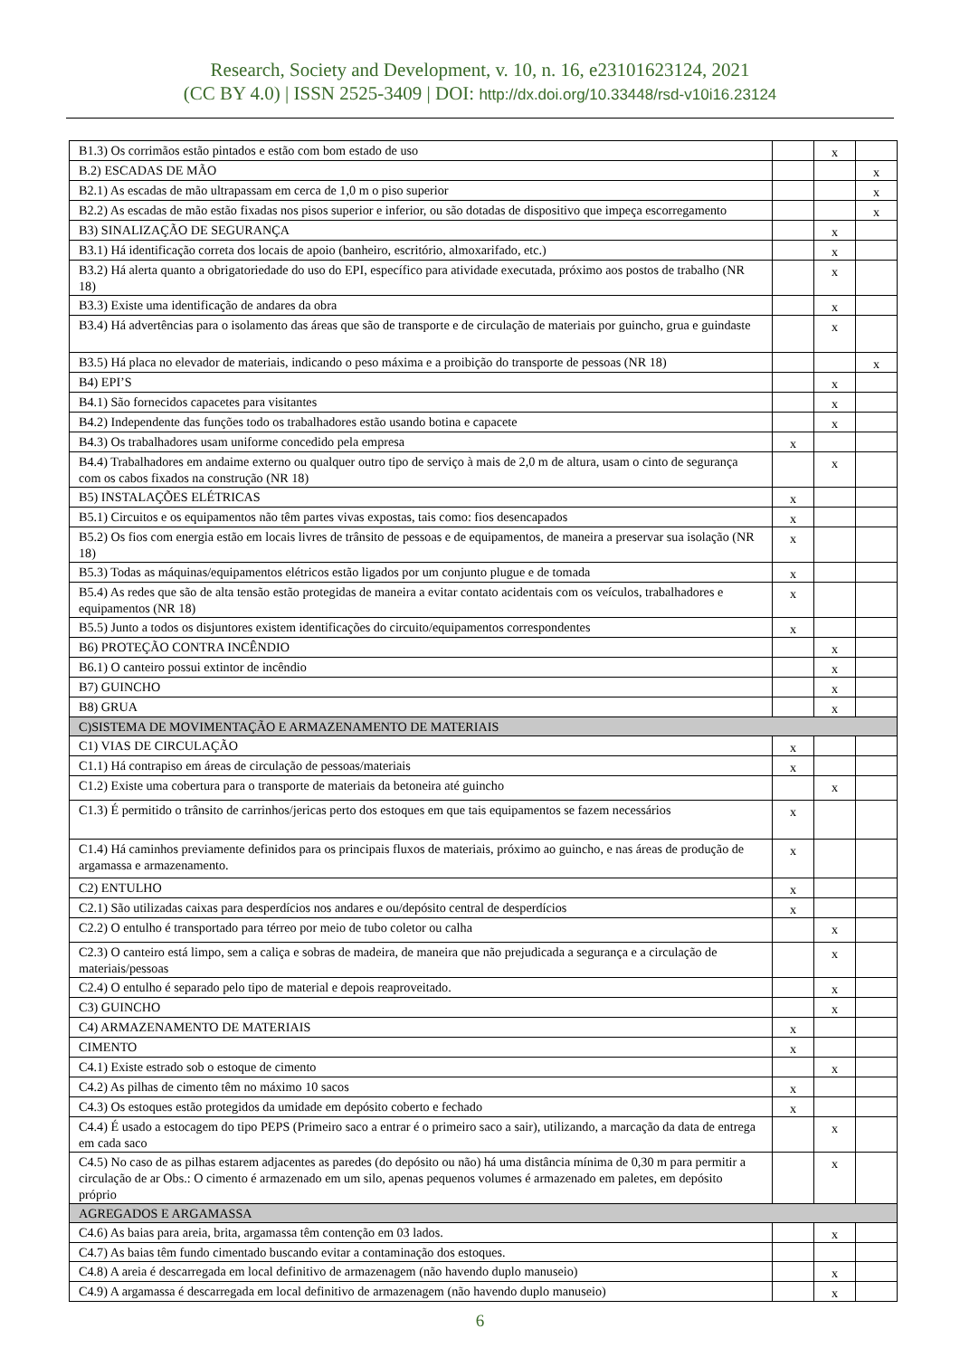Research, Society and Development, v. 10, n. 16, e23101623124, 2021
(CC BY 4.0) | ISSN 2525-3409 | DOI: http://dx.doi.org/10.33448/rsd-v10i16.23124
| B1.3) Os corrimãos estão pintados e estão com bom estado de uso | | x | |
| B.2) ESCADAS DE MÃO | | | x |
| B2.1) As escadas de mão ultrapassam em cerca de 1,0 m o piso superior | | | x |
| B2.2) As escadas de mão estão fixadas nos pisos superior e inferior, ou são dotadas de dispositivo que impeça escorregamento | | | x |
| B3) SINALIZAÇÃO DE SEGURANÇA | | x | |
| B3.1) Há identificação correta dos locais de apoio (banheiro, escritório, almoxarifado, etc.) | | x | |
| B3.2) Há alerta quanto a obrigatoriedade do uso do EPI, específico para atividade executada, próximo aos postos de trabalho (NR 18) | | x | |
| B3.3) Existe uma identificação de andares da obra | | x | |
| B3.4) Há advertências para o isolamento das áreas que são de transporte e de circulação de materiais por guincho, grua e guindaste | | x | |
| B3.5) Há placa no elevador de materiais, indicando o peso máxima e a proibição do transporte de pessoas (NR 18) | | | x |
| B4) EPI’S | | x | |
| B4.1) São fornecidos capacetes para visitantes | | x | |
| B4.2) Independente das funções todo os trabalhadores estão usando botina e capacete | | x | |
| B4.3) Os trabalhadores usam uniforme concedido pela empresa | x | | |
| B4.4) Trabalhadores em andaime externo ou qualquer outro tipo de serviço à mais de 2,0 m de altura, usam o cinto de segurança com os cabos fixados na construção (NR 18) | | x | |
| B5) INSTALAÇÕES ELÉTRICAS | x | | |
| B5.1) Circuitos e os equipamentos não têm partes vivas expostas, tais como: fios desencapados | x | | |
| B5.2) Os fios com energia estão em locais livres de trânsito de pessoas e de equipamentos, de maneira a preservar sua isolação (NR 18) | x | | |
| B5.3) Todas as máquinas/equipamentos elétricos estão ligados por um conjunto plugue e de tomada | x | | |
| B5.4) As redes que são de alta tensão estão protegidas de maneira a evitar contato acidentais com os veículos, trabalhadores e equipamentos (NR 18) | x | | |
| B5.5) Junto a todos os disjuntores existem identificações do circuito/equipamentos correspondentes | x | | |
| B6) PROTEÇÃO CONTRA INCÊNDIO | | x | |
| B6.1) O canteiro possui extintor de incêndio | | x | |
| B7) GUINCHO | | x | |
| B8) GRUA | | x | |
| C)SISTEMA DE MOVIMENTAÇÃO E ARMAZENAMENTO DE MATERIAIS | | | |
| C1) VIAS DE CIRCULAÇÃO | x | | |
| C1.1) Há contrapiso em áreas de circulação de pessoas/materiais | x | | |
| C1.2) Existe uma cobertura para o transporte de materiais da betoneira até guincho | | x | |
| C1.3) É permitido o trânsito de carrinhos/jericas perto dos estoques em que tais equipamentos se fazem necessários | x | | |
| C1.4) Há caminhos previamente definidos para os principais fluxos de materiais, próximo ao guincho, e nas áreas de produção de argamassa e armazenamento. | x | | |
| C2) ENTULHO | x | | |
| C2.1) São utilizadas caixas para desperdícios nos andares e ou/depósito central de desperdícios | x | | |
| C2.2) O entulho é transportado para térreo por meio de tubo coletor ou calha | | x | |
| C2.3) O canteiro está limpo, sem a caliça e sobras de madeira, de maneira que não prejudicada a segurança e a circulação de materiais/pessoas | | x | |
| C2.4) O entulho é separado pelo tipo de material e depois reaproveitado. | | x | |
| C3) GUINCHO | | x | |
| C4) ARMAZENAMENTO DE MATERIAIS | x | | |
| CIMENTO | x | | |
| C4.1) Existe estrado sob o estoque de cimento | | x | |
| C4.2) As pilhas de cimento têm no máximo 10 sacos | x | | |
| C4.3) Os estoques estão protegidos da umidade em depósito coberto e fechado | x | | |
| C4.4) É usado a estocagem do tipo PEPS (Primeiro saco a entrar é o primeiro saco a sair), utilizando, a marcação da data de entrega em cada saco | | x | |
| C4.5) No caso de as pilhas estarem adjacentes as paredes (do depósito ou não) há uma distância mínima de 0,30 m para permitir a circulação de ar Obs.: O cimento é armazenado em um silo, apenas pequenos volumes é armazenado em paletes, em depósito próprio | | x | |
| AGREGADOS E ARGAMASSA | | | |
| C4.6) As baias para areia, brita, argamassa têm contenção em 03 lados. | | x | |
| C4.7) As baias têm fundo cimentado buscando evitar a contaminação dos estoques. | | | |
| C4.8) A areia é descarregada em local definitivo de armazenagem (não havendo duplo manuseio) | | x | |
| C4.9) A argamassa é descarregada em local definitivo de armazenagem (não havendo duplo manuseio) | | x | |
6